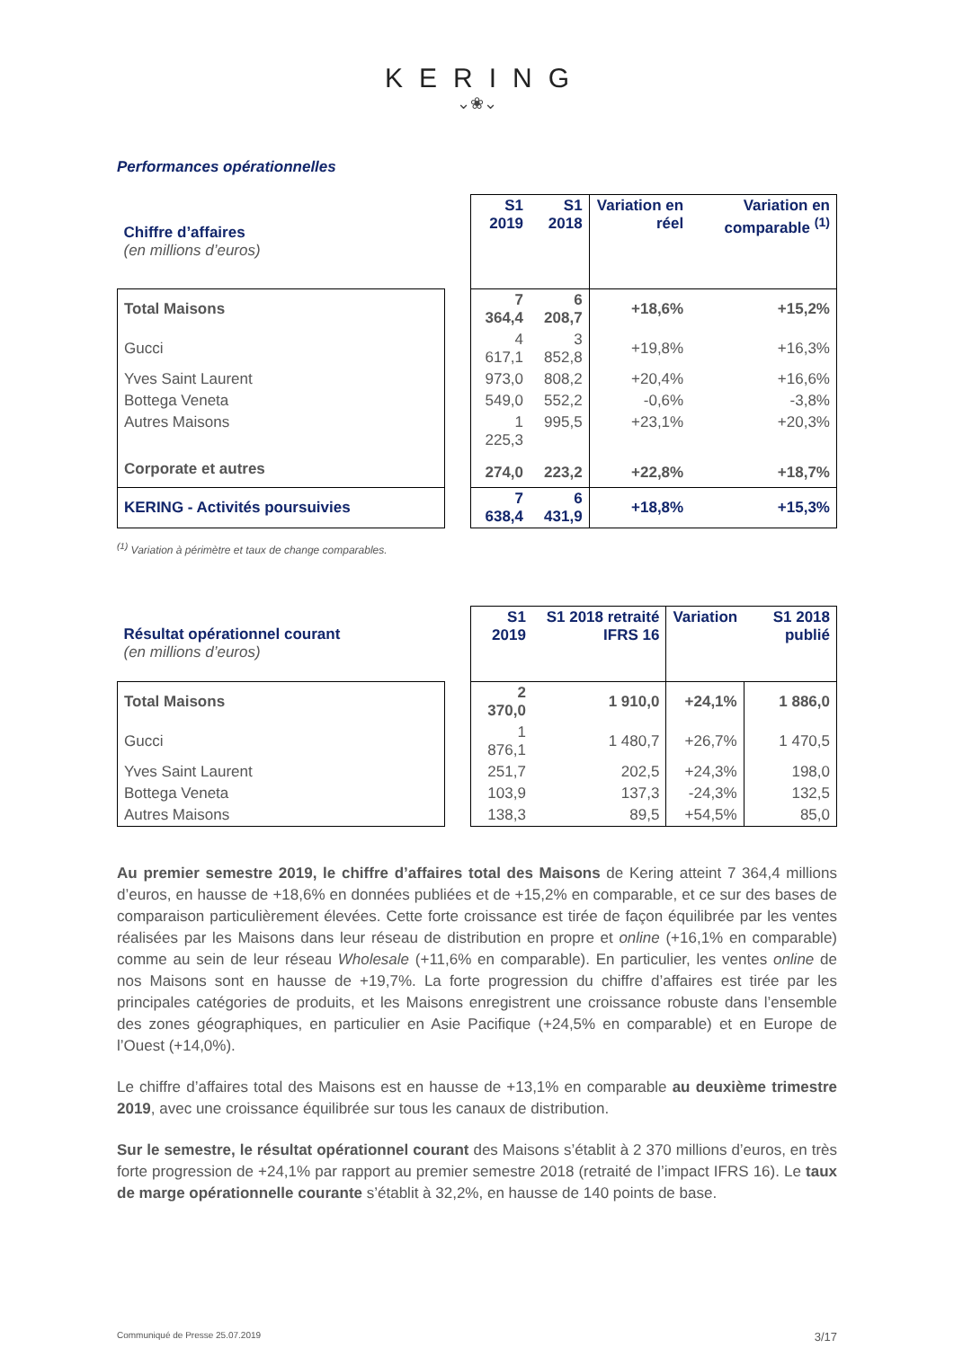KERING
⌄❀⌄
Performances opérationnelles
| Chiffre d’affaires (en millions d’euros) | | S1 2019 | S1 2018 | Variation en réel | Variation en comparable <sup>(1)</sup> |
| Total Maisons | | 7 364,4 | 6 208,7 | +18,6% | +15,2% |
| Gucci | | 4 617,1 | 3 852,8 | +19,8% | +16,3% |
| Yves Saint Laurent | | 973,0 | 808,2 | +20,4% | +16,6% |
| Bottega Veneta | | 549,0 | 552,2 | -0,6% | -3,8% |
| Autres Maisons | | 1 225,3 | 995,5 | +23,1% | +20,3% |
| Corporate et autres | | 274,0 | 223,2 | +22,8% | +18,7% |
| KERING - Activités poursuivies | | 7 638,4 | 6 431,9 | +18,8% | +15,3% |
<sup>(1)</sup> Variation à périmètre et taux de change comparables.
| Résultat opérationnel courant (en millions d’euros) | | S1 2019 | S1 2018 retraité IFRS 16 | Variation | S1 2018 publié |
| Total Maisons | | 2 370,0 | 1 910,0 | +24,1% | 1 886,0 |
| Gucci | | 1 876,1 | 1 480,7 | +26,7% | 1 470,5 |
| Yves Saint Laurent | | 251,7 | 202,5 | +24,3% | 198,0 |
| Bottega Veneta | | 103,9 | 137,3 | -24,3% | 132,5 |
| Autres Maisons | | 138,3 | 89,5 | +54,5% | 85,0 |
Au premier semestre 2019, le chiffre d’affaires total des Maisons de Kering atteint 7 364,4 millions d’euros, en hausse de +18,6% en données publiées et de +15,2% en comparable, et ce sur des bases de comparaison particulièrement élevées. Cette forte croissance est tirée de façon équilibrée par les ventes réalisées par les Maisons dans leur réseau de distribution en propre et online (+16,1% en comparable) comme au sein de leur réseau Wholesale (+11,6% en comparable). En particulier, les ventes online de nos Maisons sont en hausse de +19,7%. La forte progression du chiffre d’affaires est tirée par les principales catégories de produits, et les Maisons enregistrent une croissance robuste dans l’ensemble des zones géographiques, en particulier en Asie Pacifique (+24,5% en comparable) et en Europe de l’Ouest (+14,0%).
Le chiffre d’affaires total des Maisons est en hausse de +13,1% en comparable au deuxième trimestre 2019, avec une croissance équilibrée sur tous les canaux de distribution.
Sur le semestre, le résultat opérationnel courant des Maisons s’établit à 2 370 millions d’euros, en très forte progression de +24,1% par rapport au premier semestre 2018 (retraité de l’impact IFRS 16). Le taux de marge opérationnelle courante s’établit à 32,2%, en hausse de 140 points de base.
Communiqué de Presse 25.07.2019 3/17